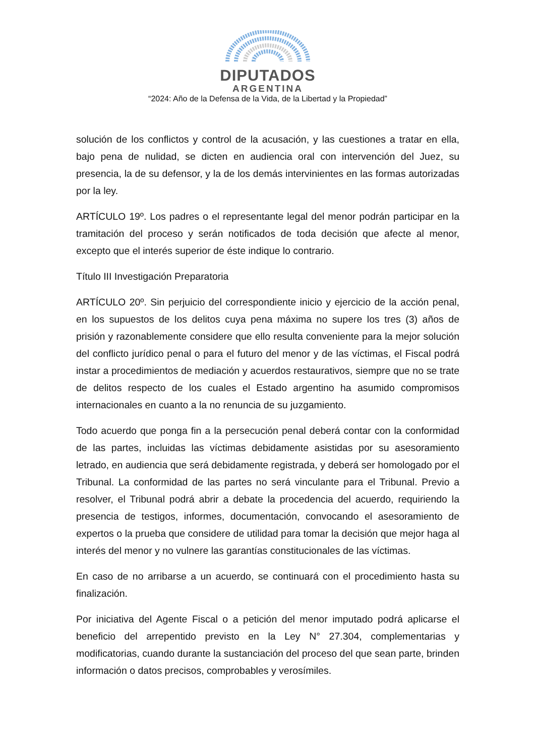DIPUTADOS
ARGENTINA
“2024: Año de la Defensa de la Vida, de la Libertad y la Propiedad”
solución de los conflictos y control de la acusación, y las cuestiones a tratar en ella, bajo pena de nulidad, se dicten en audiencia oral con intervención del Juez, su presencia, la de su defensor, y la de los demás intervinientes en las formas autorizadas por la ley.
ARTÍCULO 19º. Los padres o el representante legal del menor podrán participar en la tramitación del proceso y serán notificados de toda decisión que afecte al menor, excepto que el interés superior de éste indique lo contrario.
Título III Investigación Preparatoria
ARTÍCULO 20º. Sin perjuicio del correspondiente inicio y ejercicio de la acción penal, en los supuestos de los delitos cuya pena máxima no supere los tres (3) años de prisión y razonablemente considere que ello resulta conveniente para la mejor solución del conflicto jurídico penal o para el futuro del menor y de las víctimas, el Fiscal podrá instar a procedimientos de mediación y acuerdos restaurativos, siempre que no se trate de delitos respecto de los cuales el Estado argentino ha asumido compromisos internacionales en cuanto a la no renuncia de su juzgamiento.
Todo acuerdo que ponga fin a la persecución penal deberá contar con la conformidad de las partes, incluidas las víctimas debidamente asistidas por su asesoramiento letrado, en audiencia que será debidamente registrada, y deberá ser homologado por el Tribunal. La conformidad de las partes no será vinculante para el Tribunal. Previo a resolver, el Tribunal podrá abrir a debate la procedencia del acuerdo, requiriendo la presencia de testigos, informes, documentación, convocando el asesoramiento de expertos o la prueba que considere de utilidad para tomar la decisión que mejor haga al interés del menor y no vulnere las garantías constitucionales de las víctimas.
En caso de no arribarse a un acuerdo, se continuará con el procedimiento hasta su finalización.
Por iniciativa del Agente Fiscal o a petición del menor imputado podrá aplicarse el beneficio del arrepentido previsto en la Ley N° 27.304, complementarias y modificatorias, cuando durante la sustanciación del proceso del que sean parte, brinden información o datos precisos, comprobables y verosímiles.